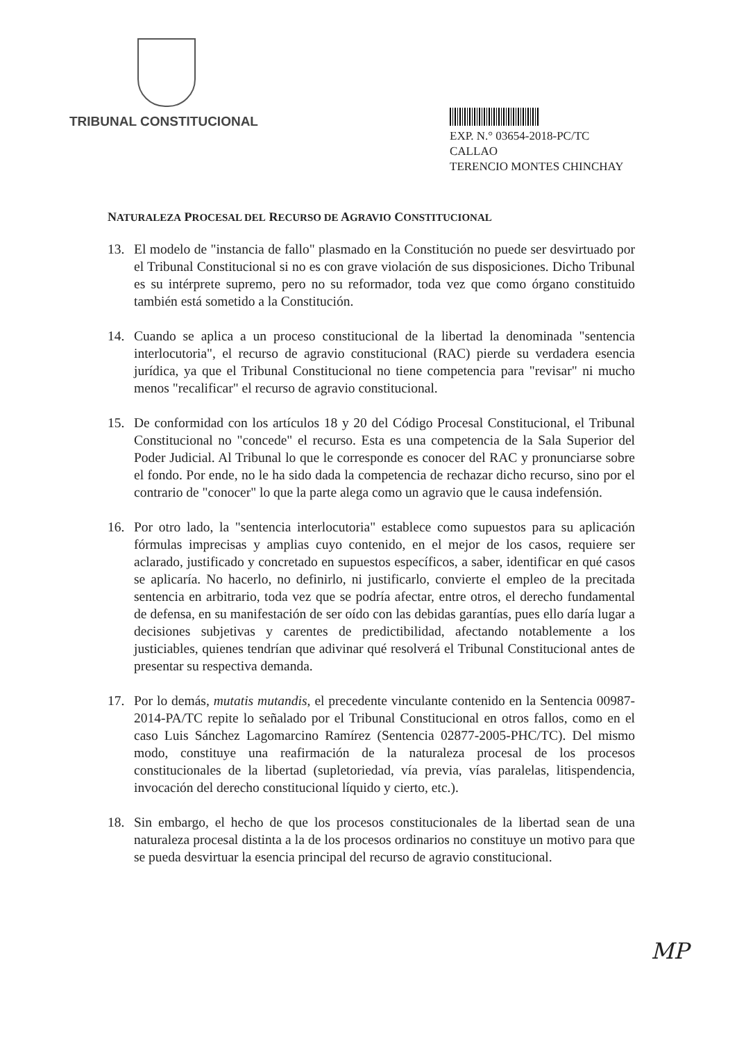TRIBUNAL CONSTITUCIONAL
EXP. N.° 03654-2018-PC/TC
CALLAO
TERENCIO MONTES CHINCHAY
NATURALEZA PROCESAL DEL RECURSO DE AGRAVIO CONSTITUCIONAL
13. El modelo de "instancia de fallo" plasmado en la Constitución no puede ser desvirtuado por el Tribunal Constitucional si no es con grave violación de sus disposiciones. Dicho Tribunal es su intérprete supremo, pero no su reformador, toda vez que como órgano constituido también está sometido a la Constitución.
14. Cuando se aplica a un proceso constitucional de la libertad la denominada "sentencia interlocutoria", el recurso de agravio constitucional (RAC) pierde su verdadera esencia jurídica, ya que el Tribunal Constitucional no tiene competencia para "revisar" ni mucho menos "recalificar" el recurso de agravio constitucional.
15. De conformidad con los artículos 18 y 20 del Código Procesal Constitucional, el Tribunal Constitucional no "concede" el recurso. Esta es una competencia de la Sala Superior del Poder Judicial. Al Tribunal lo que le corresponde es conocer del RAC y pronunciarse sobre el fondo. Por ende, no le ha sido dada la competencia de rechazar dicho recurso, sino por el contrario de "conocer" lo que la parte alega como un agravio que le causa indefensión.
16. Por otro lado, la "sentencia interlocutoria" establece como supuestos para su aplicación fórmulas imprecisas y amplias cuyo contenido, en el mejor de los casos, requiere ser aclarado, justificado y concretado en supuestos específicos, a saber, identificar en qué casos se aplicaría. No hacerlo, no definirlo, ni justificarlo, convierte el empleo de la precitada sentencia en arbitrario, toda vez que se podría afectar, entre otros, el derecho fundamental de defensa, en su manifestación de ser oído con las debidas garantías, pues ello daría lugar a decisiones subjetivas y carentes de predictibilidad, afectando notablemente a los justiciables, quienes tendrían que adivinar qué resolverá el Tribunal Constitucional antes de presentar su respectiva demanda.
17. Por lo demás, mutatis mutandis, el precedente vinculante contenido en la Sentencia 00987-2014-PA/TC repite lo señalado por el Tribunal Constitucional en otros fallos, como en el caso Luis Sánchez Lagomarcino Ramírez (Sentencia 02877-2005-PHC/TC). Del mismo modo, constituye una reafirmación de la naturaleza procesal de los procesos constitucionales de la libertad (supletoriedad, vía previa, vías paralelas, litispendencia, invocación del derecho constitucional líquido y cierto, etc.).
18. Sin embargo, el hecho de que los procesos constitucionales de la libertad sean de una naturaleza procesal distinta a la de los procesos ordinarios no constituye un motivo para que se pueda desvirtuar la esencia principal del recurso de agravio constitucional.
MP